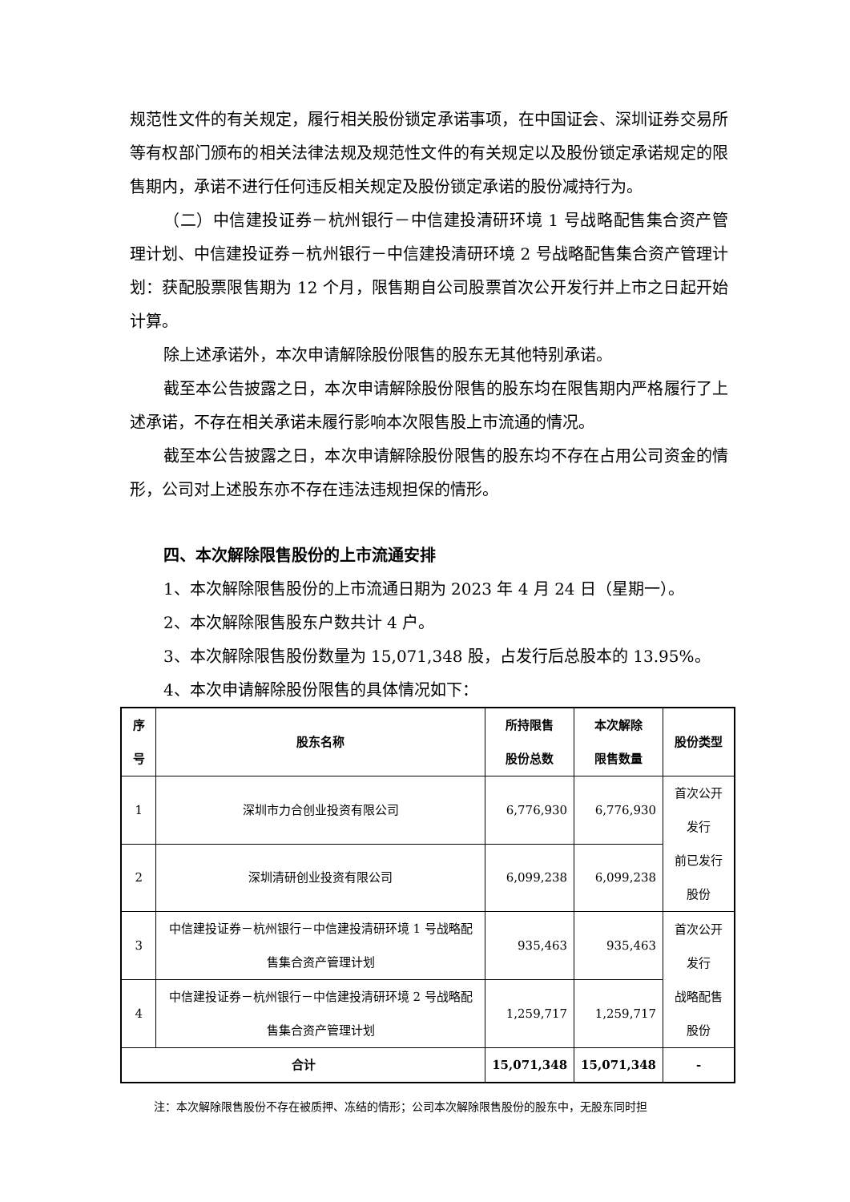规范性文件的有关规定，履行相关股份锁定承诺事项，在中国证会、深圳证券交易所等有权部门颁布的相关法律法规及规范性文件的有关规定以及股份锁定承诺规定的限售期内，承诺不进行任何违反相关规定及股份锁定承诺的股份减持行为。
（二）中信建投证券－杭州银行－中信建投清研环境 1 号战略配售集合资产管理计划、中信建投证券－杭州银行－中信建投清研环境 2 号战略配售集合资产管理计划：获配股票限售期为 12 个月，限售期自公司股票首次公开发行并上市之日起开始计算。
除上述承诺外，本次申请解除股份限售的股东无其他特别承诺。
截至本公告披露之日，本次申请解除股份限售的股东均在限售期内严格履行了上述承诺，不存在相关承诺未履行影响本次限售股上市流通的情况。
截至本公告披露之日，本次申请解除股份限售的股东均不存在占用公司资金的情形，公司对上述股东亦不存在违法违规担保的情形。
四、本次解除限售股份的上市流通安排
1、本次解除限售股份的上市流通日期为 2023 年 4 月 24 日（星期一）。
2、本次解除限售股东户数共计 4 户。
3、本次解除限售股份数量为 15,071,348 股，占发行后总股本的 13.95%。
4、本次申请解除股份限售的具体情况如下：
| 序号 | 股东名称 | 所持限售 股份总数 | 本次解除 限售数量 | 股份类型 |
| --- | --- | --- | --- | --- |
| 1 | 深圳市力合创业投资有限公司 | 6,776,930 | 6,776,930 | 首次公开发行 前已发行股份 |
| 2 | 深圳清研创业投资有限公司 | 6,099,238 | 6,099,238 | |
| 3 | 中信建投证券－杭州银行－中信建投清研环境 1 号战略配售集合资产管理计划 | 935,463 | 935,463 | 首次公开发行 战略配售股份 |
| 4 | 中信建投证券－杭州银行－中信建投清研环境 2 号战略配售集合资产管理计划 | 1,259,717 | 1,259,717 | |
| 合计 | | 15,071,348 | 15,071,348 | - |
注：本次解除限售股份不存在被质押、冻结的情形；公司本次解除限售股份的股东中，无股东同时担